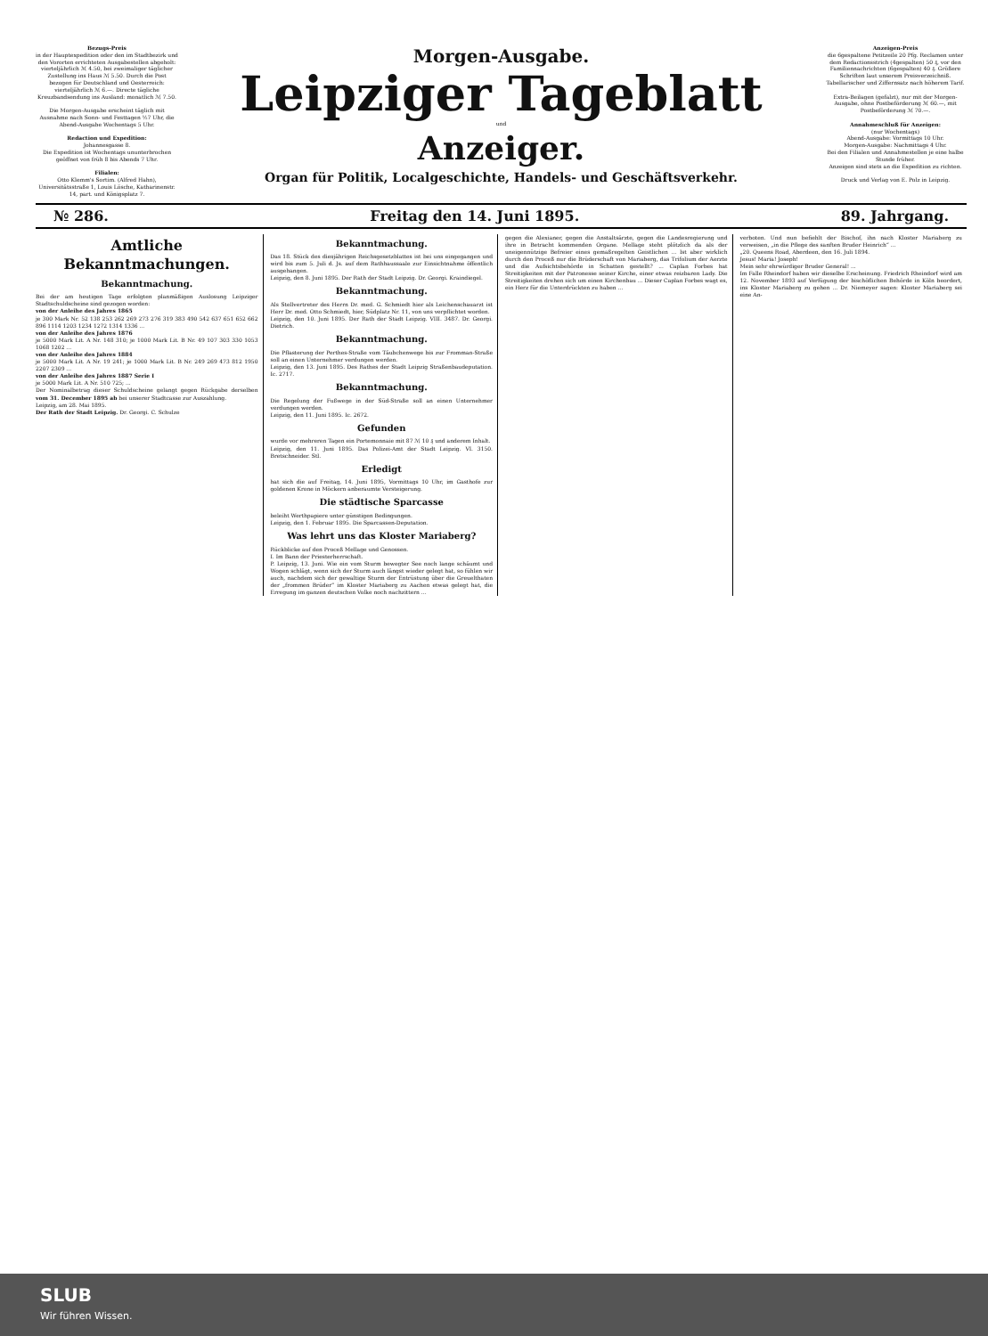Bezugs-Preis
in der Hauptexpedition oder den im Stadtbezirk und den Vororten errichteten Ausgabestellen abgeholt: vierteljährlich ℳ 4.50, bei zweimaliger täglicher Zustellung ins Haus ℳ 5.50. Durch die Post bezogen für Deutschland und Oesterreich: vierteljährlich ℳ 6.—. Directe tägliche Kreuzbandsendung ins Ausland: monatlich ℳ 7.50.
Die Morgen-Ausgabe erscheint täglich mit Ausnahme nach Sonn- und Festtagen ½7 Uhr, die Abend-Ausgabe Wochentags 5 Uhr.
Redaction und Expedition:
Johannesgasse 8.
Die Expedition ist Wochentags ununterbrochen geöffnet von früh 8 bis Abends 7 Uhr.
Filialen:
Otto Klemm's Sortim. (Alfred Hahn), Universitätsstraße 1, Louis Lösche, Katharinenstr. 14, part. und Königsplatz 7.
Morgen-Ausgabe.
Leipziger Tageblatt
und
Anzeiger.
Organ für Politik, Localgeschichte, Handels- und Geschäftsverkehr.
Anzeigen-Preis
die 6gespaltene Petitzeile 20 Pfg. Reclamen unter dem Redactionsstrich (4gespalten) 50 ₰, vor den Familiennachrichten (6gespalten) 40 ₰. Größere Schriften laut unserem Preisverzeichniß. Tabellarischer und Ziffernsatz nach höherem Tarif.
Extra-Beilagen (gefalzt), nur mit der Morgen-Ausgabe, ohne Postbeförderung ℳ 60.—, mit Postbeförderung ℳ 70.—.
Annahmeschluß für Anzeigen:
(nur Wochentags)
Abend-Ausgabe: Vormittags 10 Uhr.
Morgen-Ausgabe: Nachmittags 4 Uhr.
Bei den Filialen und Annahmestellen je eine halbe Stunde früher.
Anzeigen sind stets an die Expedition zu richten.
Druck und Verlag von E. Polz in Leipzig.
№ 286. Freitag den 14. Juni 1895. 89. Jahrgang.
Amtliche Bekanntmachungen.
Bekanntmachung.
Bei der am heutigen Tage erfolgten planmäßigen Auslosung Leipziger Stadtschuldscheine sind gezogen worden:
von der Anleihe des Jahres 1865
je 300 Mark Nr. 52 138 253 262 269 273 276 319 383 490 542 637 651 652 662 896 1114 1203 1234 1272 1314 1336 ...
von der Anleihe des Jahres 1876
je 5000 Mark Lit. A Nr. 148 310; je 1000 Mark Lit. B Nr. 49 107 303 330 1053 1068 1202 ...
von der Anleihe des Jahres 1884
je 5000 Mark Lit. A Nr. 19 241; je 1000 Mark Lit. B Nr. 249 269 473 812 1950 2207 2309 ...
von der Anleihe des Jahres 1887 Serie I
je 5000 Mark Lit. A Nr. 510 725; ...
Der Nominalbetrag dieser Schuldscheine gelangt gegen Rückgabe derselben vom 31. December 1895 ab bei unserer Stadtcasse zur Auszahlung.
Leipzig, am 28. Mai 1895.
Der Rath der Stadt Leipzig. Dr. Georgi. C. Schulze
Bekanntmachung.
Das 18. Stück des diesjährigen Reichsgesetzblattes ist bei uns eingegangen und wird bis zum 5. Juli d. Js. auf dem Rathhaussaale zur Einsichtnahme öffentlich ausgehangen.
Leipzig, den 8. Juni 1895. Der Rath der Stadt Leipzig. Dr. Georgi. Kraindiegel.
Bekanntmachung.
Als Stellvertreter des Herrn Dr. med. G. Schmiedt hier als Leichenschauarzt ist Herr Dr. med. Otto Schmiedt, hier, Südplatz Nr. 11, von uns verpflichtet worden.
Leipzig, den 10. Juni 1895. Der Rath der Stadt Leipzig. VIII. 3487. Dr. Georgi. Dietrich.
Bekanntmachung.
Die Pflasterung der Perthes-Straße vom Täubchenwege bis zur Fromman-Straße soll an einen Unternehmer verdungen werden.
Leipzig, den 13. Juni 1895. Des Rathes der Stadt Leipzig Straßenbaudeputation. Ic. 2717.
Bekanntmachung.
Die Regelung der Fußwege in der Süd-Straße soll an einen Unternehmer verdungen werden.
Leipzig, den 11. Juni 1895. Ic. 2672.
Gefunden
wurde vor mehreren Tagen ein Portemonnaie mit 87 ℳ 10 ₰ und anderem Inhalt.
Leipzig, den 11. Juni 1895. Das Polizei-Amt der Stadt Leipzig. VI. 3150. Bretschneider. Stl.
Erledigt
hat sich die auf Freitag, 14. Juni 1895, Vormittags 10 Uhr, im Gasthofe zur goldenen Krone in Möckern anberaumte Versteigerung.
Die städtische Sparcasse
beleiht Werthpapiere unter günstigen Bedingungen.
Leipzig, den 1. Februar 1895. Die Sparcassen-Deputation.
Was lehrt uns das Kloster Mariaberg?
Rückblicke auf den Proceß Mellage und Genossen.
I. Im Bann der Priesterherrschaft.
P. Leipzig, 13. Juni. Wie ein vom Sturm bewegter See noch lange schäumt und Wogen schlägt, wenn sich der Sturm auch längst wieder gelegt hat, so fühlen wir auch, nachdem sich der gewaltige Sturm der Entrüstung über die Greuelthaten der „frommen Brüder“ im Kloster Mariaberg zu Aachen etwas gelegt hat, die Erregung im ganzen deutschen Volke noch nachzittern ...
gegen die Alexianer, gegen die Anstaltsärzte, gegen die Landesregierung und ihre in Betracht kommenden Organe. Mellage steht plötzlich da als der uneigennützige Befreier eines gemaßregelten Geistlichen ... Ist aber wirklich durch den Proceß nur die Brüderschaft von Mariaberg, das Trifolium der Aerzte und die Aufsichtsbehörde in Schatten gestellt? ... Caplan Forbes hat Streitigkeiten mit der Patronesse seiner Kirche, einer etwas reizbaren Lady. Die Streitigkeiten drehen sich um einen Kirchenbau ... Dieser Caplan Forbes wagt es, ein Herz für die Unterdrückten zu haben ...
verboten. Und nun befiehlt der Bischof, ihn nach Kloster Mariaberg zu verweisen, „in die Pflege des sanften Bruder Heinrich“ ...
„20. Queens Road, Aberdeen, den 16. Juli 1894.
Jesus! Maria! Joseph!
Mein sehr ehrwürdiger Bruder General! ...
Im Falle Rheindorf haben wir dieselbe Erscheinung. Friedrich Rheindorf wird am 12. November 1893 auf Verfügung der bischöflichen Behörde in Köln beordert, ins Kloster Mariaberg zu gehen ... Dr. Niemeyer sagen: Kloster Mariaberg sei eine An-
SLUB
Wir führen Wissen.